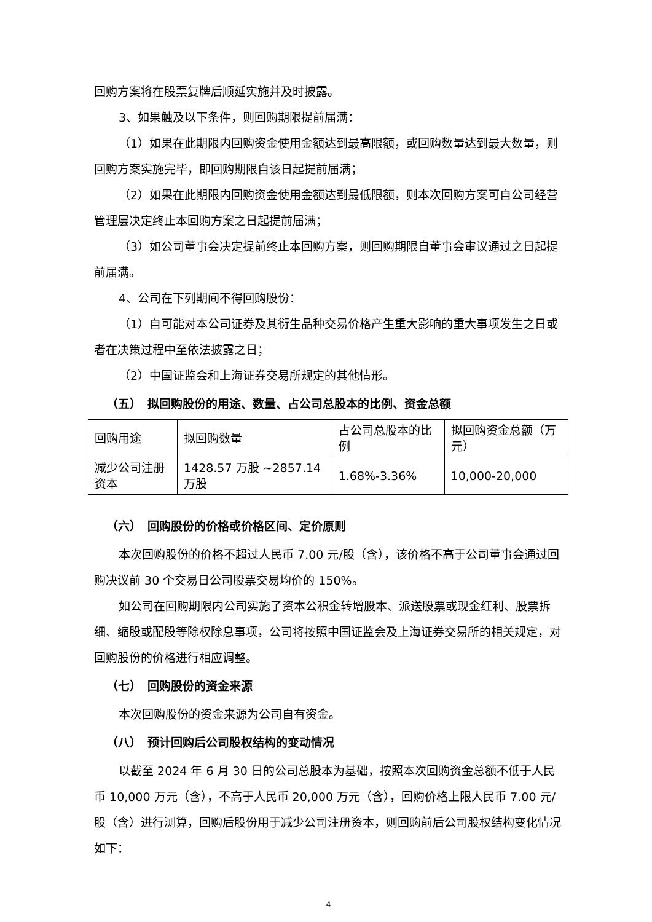回购方案将在股票复牌后顺延实施并及时披露。
3、如果触及以下条件，则回购期限提前届满：
（1）如果在此期限内回购资金使用金额达到最高限额，或回购数量达到最大数量，则回购方案实施完毕，即回购期限自该日起提前届满；
（2）如果在此期限内回购资金使用金额达到最低限额，则本次回购方案可自公司经营管理层决定终止本回购方案之日起提前届满；
（3）如公司董事会决定提前终止本回购方案，则回购期限自董事会审议通过之日起提前届满。
4、公司在下列期间不得回购股份：
（1）自可能对本公司证券及其衍生品种交易价格产生重大影响的重大事项发生之日或者在决策过程中至依法披露之日；
（2）中国证监会和上海证券交易所规定的其他情形。
（五）　拟回购股份的用途、数量、占公司总股本的比例、资金总额
| 回购用途 | 拟回购数量 | 占公司总股本的比例 | 拟回购资金总额（万元） |
| 减少公司注册资本 | 1428.57 万股 ~2857.14 万股 | 1.68%-3.36% | 10,000-20,000 |
（六）　回购股份的价格或价格区间、定价原则
本次回购股份的价格不超过人民币 7.00 元/股（含），该价格不高于公司董事会通过回购决议前 30 个交易日公司股票交易均价的 150%。
如公司在回购期限内公司实施了资本公积金转增股本、派送股票或现金红利、股票拆细、缩股或配股等除权除息事项，公司将按照中国证监会及上海证券交易所的相关规定，对回购股份的价格进行相应调整。
（七）　回购股份的资金来源
本次回购股份的资金来源为公司自有资金。
（八）　预计回购后公司股权结构的变动情况
以截至 2024 年 6 月 30 日的公司总股本为基础，按照本次回购资金总额不低于人民币 10,000 万元（含），不高于人民币 20,000 万元（含），回购价格上限人民币 7.00 元/股（含）进行测算，回购后股份用于减少公司注册资本，则回购前后公司股权结构变化情况如下：
4